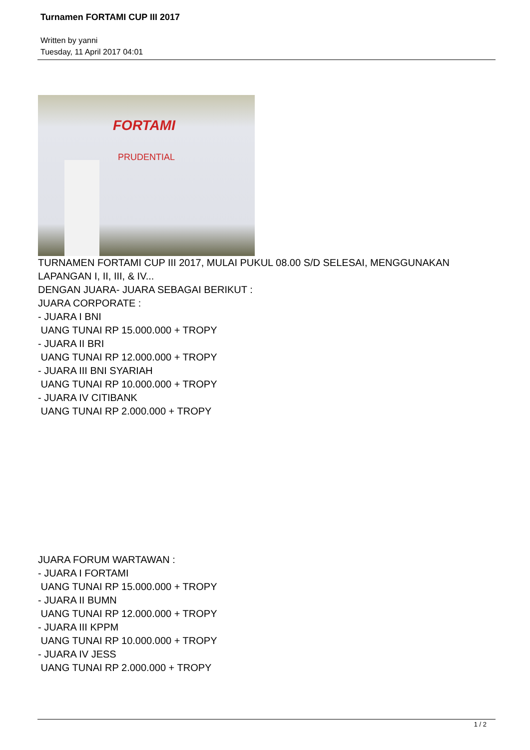Turnamen FORTAMI CUP III 2017
Written by yanni
Tuesday, 11 April 2017 04:01
FORTAMI
PRUDENTIAL
TURNAMEN FORTAMI CUP III 2017, MULAI PUKUL 08.00 S/D SELESAI, MENGGUNAKAN LAPANGAN I, II, III, & IV...
DENGAN JUARA- JUARA SEBAGAI BERIKUT :
JUARA CORPORATE :
- JUARA I BNI
UANG TUNAI RP 15.000.000 + TROPY
- JUARA II BRI
UANG TUNAI RP 12.000.000 + TROPY
- JUARA III BNI SYARIAH
UANG TUNAI RP 10.000.000 + TROPY
- JUARA IV CITIBANK
UANG TUNAI RP 2.000.000 + TROPY
JUARA FORUM WARTAWAN :
- JUARA I FORTAMI
UANG TUNAI RP 15.000.000 + TROPY
- JUARA II BUMN
UANG TUNAI RP 12.000.000 + TROPY
- JUARA III KPPM
UANG TUNAI RP 10.000.000 + TROPY
- JUARA IV JESS
UANG TUNAI RP 2.000.000 + TROPY
1 / 2